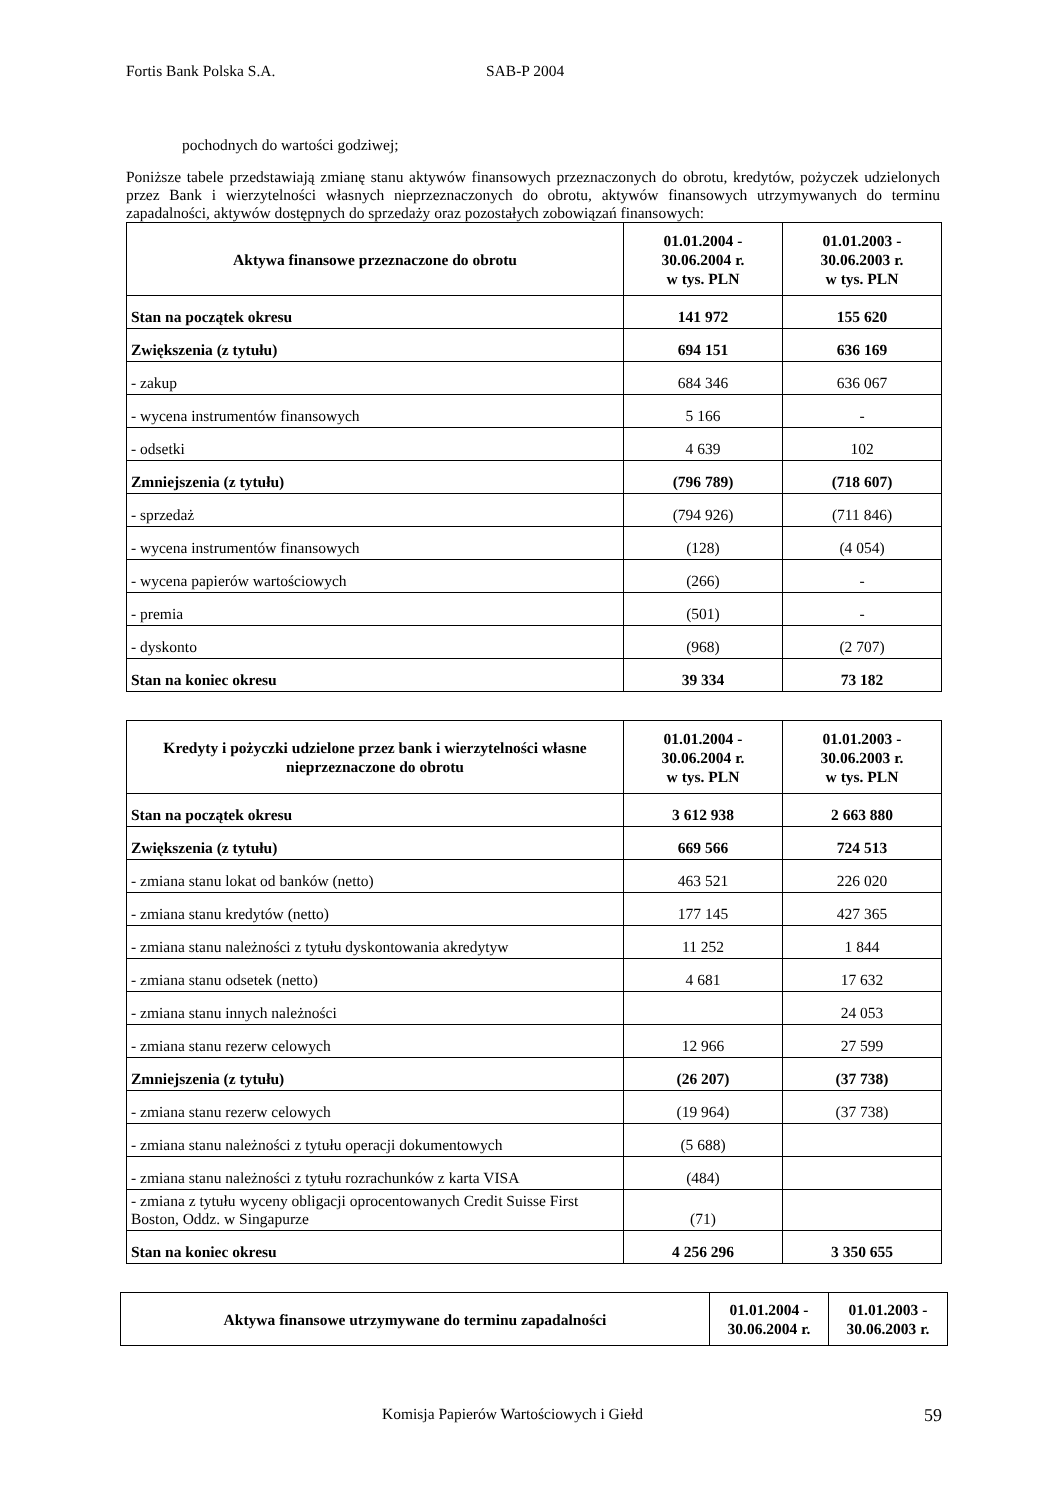Fortis Bank Polska S.A. SAB-P 2004
pochodnych do wartości godziwej;
Poniższe tabele przedstawiają zmianę stanu aktywów finansowych przeznaczonych do obrotu, kredytów, pożyczek udzielonych przez Bank i wierzytelności własnych nieprzeznaczonych do obrotu, aktywów finansowych utrzymywanych do terminu zapadalności, aktywów dostępnych do sprzedaży oraz pozostałych zobowiązań finansowych:
| Aktywa finansowe przeznaczone do obrotu | 01.01.2004 - 30.06.2004 r. w tys. PLN | 01.01.2003 - 30.06.2003 r. w tys. PLN |
| --- | --- | --- |
| Stan na początek okresu | 141 972 | 155 620 |
| Zwiększenia (z tytułu) | 694 151 | 636 169 |
| - zakup | 684 346 | 636 067 |
| - wycena instrumentów finansowych | 5 166 | - |
| - odsetki | 4 639 | 102 |
| Zmniejszenia (z tytułu) | (796 789) | (718 607) |
| - sprzedaż | (794 926) | (711 846) |
| - wycena instrumentów finansowych | (128) | (4 054) |
| - wycena papierów wartościowych | (266) | - |
| - premia | (501) | - |
| - dyskonto | (968) | (2 707) |
| Stan na koniec okresu | 39 334 | 73 182 |
| Kredyty i pożyczki udzielone przez bank i wierzytelności własne nieprzeznaczone do obrotu | 01.01.2004 - 30.06.2004 r. w tys. PLN | 01.01.2003 - 30.06.2003 r. w tys. PLN |
| --- | --- | --- |
| Stan na początek okresu | 3 612 938 | 2 663 880 |
| Zwiększenia (z tytułu) | 669 566 | 724 513 |
| - zmiana stanu lokat od banków (netto) | 463 521 | 226 020 |
| - zmiana stanu kredytów (netto) | 177 145 | 427 365 |
| - zmiana stanu należności z tytułu dyskontowania akredytyw | 11 252 | 1 844 |
| - zmiana stanu odsetek (netto) | 4 681 | 17 632 |
| - zmiana stanu innych należności | | 24 053 |
| - zmiana stanu rezerw celowych | 12 966 | 27 599 |
| Zmniejszenia (z tytułu) | (26 207) | (37 738) |
| - zmiana stanu rezerw celowych | (19 964) | (37 738) |
| - zmiana stanu należności z tytułu operacji dokumentowych | (5 688) | |
| - zmiana stanu należności z tytułu rozrachunków z karta VISA | (484) | |
| - zmiana z tytułu wyceny obligacji oprocentowanych Credit Suisse First Boston, Oddz. w Singapurze | (71) | |
| Stan na koniec okresu | 4 256 296 | 3 350 655 |
| Aktywa finansowe utrzymywane do terminu zapadalności | 01.01.2004 - 30.06.2004 r. | 01.01.2003 - 30.06.2003 r. |
| --- | --- | --- |
Komisja Papierów Wartościowych i Giełd 59